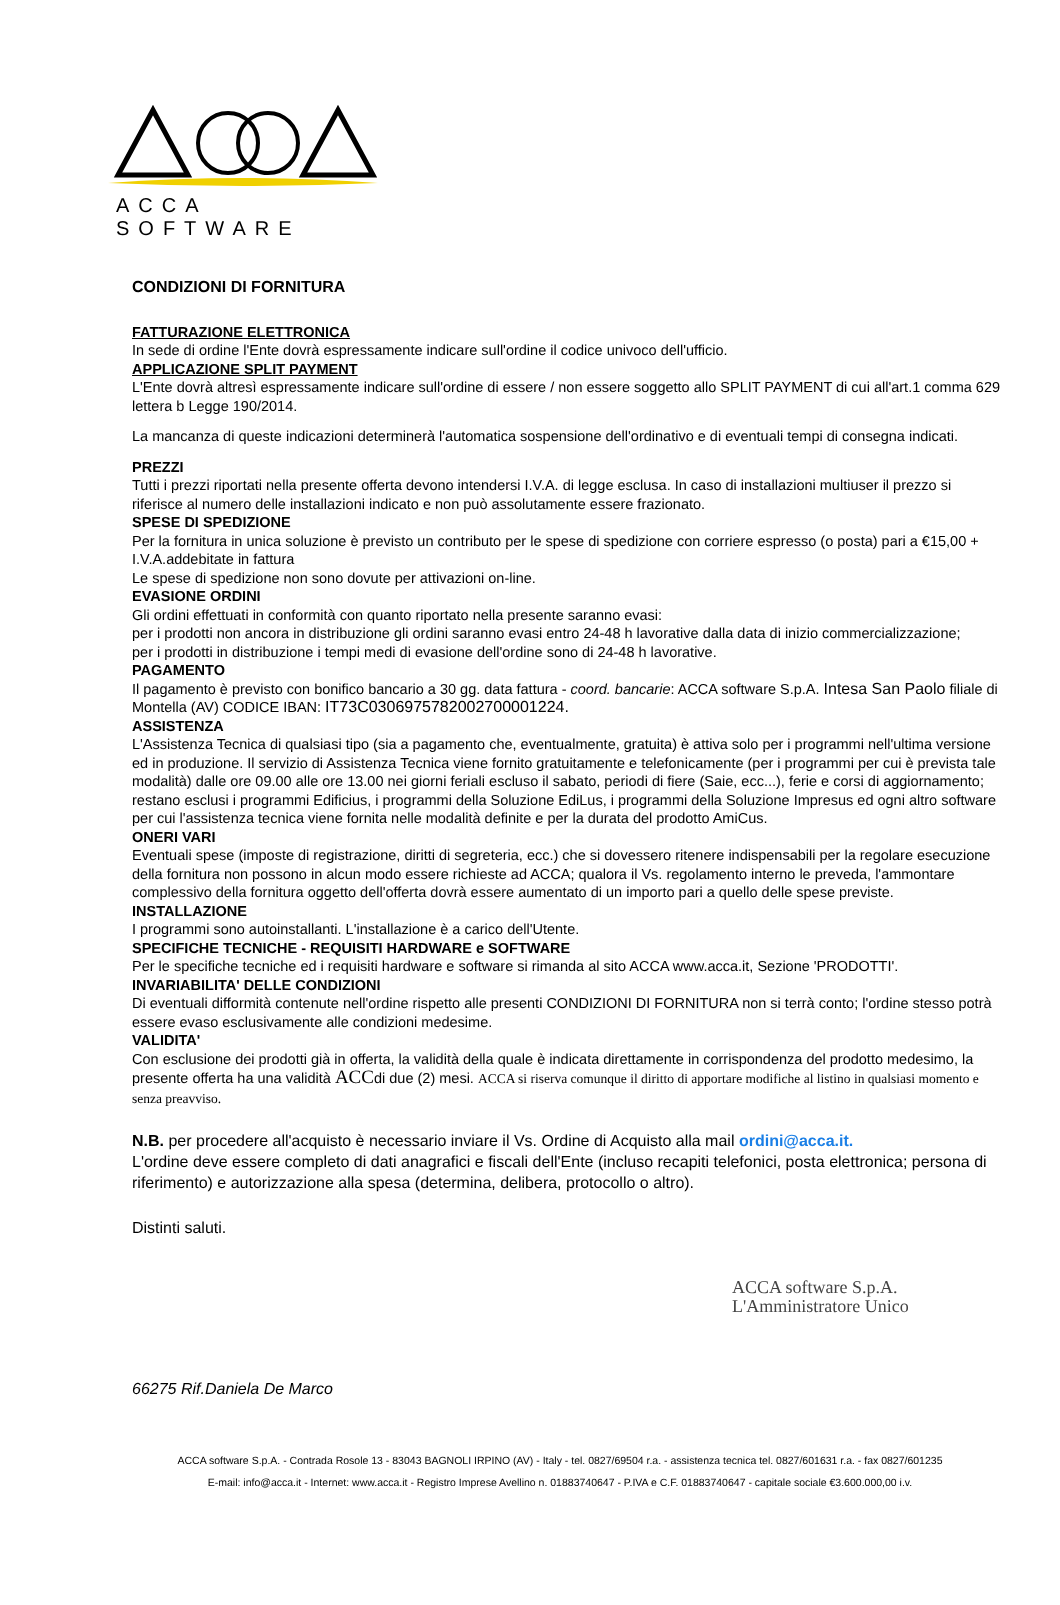ACCA SOFTWARE
CONDIZIONI DI FORNITURA
FATTURAZIONE ELETTRONICA
In sede di ordine l'Ente dovrà espressamente indicare sull'ordine il codice univoco dell'ufficio.
APPLICAZIONE SPLIT PAYMENT
L'Ente dovrà altresì espressamente indicare sull'ordine di essere / non essere soggetto allo SPLIT PAYMENT di cui all'art.1 comma 629 lettera b Legge 190/2014.
La mancanza di queste indicazioni determinerà l'automatica sospensione dell'ordinativo e di eventuali tempi di consegna indicati.
PREZZI
Tutti i prezzi riportati nella presente offerta devono intendersi I.V.A. di legge esclusa. In caso di installazioni multiuser il prezzo si riferisce al numero delle installazioni indicato e non può assolutamente essere frazionato.
SPESE DI SPEDIZIONE
Per la fornitura in unica soluzione è previsto un contributo per le spese di spedizione con corriere espresso (o posta) pari a €15,00 + I.V.A.addebitate in fattura
Le spese di spedizione non sono dovute per attivazioni on-line.
EVASIONE ORDINI
Gli ordini effettuati in conformità con quanto riportato nella presente saranno evasi:
per i prodotti non ancora in distribuzione gli ordini saranno evasi entro 24-48 h lavorative dalla data di inizio commercializzazione;
per i prodotti in distribuzione i tempi medi di evasione dell'ordine sono di 24-48 h lavorative.
PAGAMENTO
Il pagamento è previsto con bonifico bancario a 30 gg. data fattura - coord. bancarie: ACCA software S.p.A. Intesa San Paolo filiale di Montella (AV) CODICE IBAN: IT73C0306975782002700001224.
ASSISTENZA
L'Assistenza Tecnica di qualsiasi tipo (sia a pagamento che, eventualmente, gratuita) è attiva solo per i programmi nell'ultima versione ed in produzione. Il servizio di Assistenza Tecnica viene fornito gratuitamente e telefonicamente (per i programmi per cui è prevista tale modalità) dalle ore 09.00 alle ore 13.00 nei giorni feriali escluso il sabato, periodi di fiere (Saie, ecc...), ferie e corsi di aggiornamento; restano esclusi i programmi Edificius, i programmi della Soluzione EdiLus, i programmi della Soluzione Impresus ed ogni altro software per cui l'assistenza tecnica viene fornita nelle modalità definite e per la durata del prodotto AmiCus.
ONERI VARI
Eventuali spese (imposte di registrazione, diritti di segreteria, ecc.) che si dovessero ritenere indispensabili per la regolare esecuzione della fornitura non possono in alcun modo essere richieste ad ACCA; qualora il Vs. regolamento interno le preveda, l'ammontare complessivo della fornitura oggetto dell'offerta dovrà essere aumentato di un importo pari a quello delle spese previste.
INSTALLAZIONE
I programmi sono autoinstallanti. L'installazione è a carico dell'Utente.
SPECIFICHE TECNICHE - REQUISITI HARDWARE e SOFTWARE
Per le specifiche tecniche ed i requisiti hardware e software si rimanda al sito ACCA www.acca.it, Sezione 'PRODOTTI'.
INVARIABILITA' DELLE CONDIZIONI
Di eventuali difformità contenute nell'ordine rispetto alle presenti CONDIZIONI DI FORNITURA non si terrà conto; l'ordine stesso potrà essere evaso esclusivamente alle condizioni medesime.
VALIDITA'
Con esclusione dei prodotti già in offerta, la validità della quale è indicata direttamente in corrispondenza del prodotto medesimo, la presente offerta ha una validità ACCdi due (2) mesi. ACCA si riserva comunque il diritto di apportare modifiche al listino in qualsiasi momento e senza preavviso.
N.B. per procedere all'acquisto è necessario inviare il Vs. Ordine di Acquisto alla mail ordini@acca.it.
L'ordine deve essere completo di dati anagrafici e fiscali dell'Ente (incluso recapiti telefonici, posta elettronica; persona di riferimento) e autorizzazione alla spesa (determina, delibera, protocollo o altro).
Distinti saluti.
ACCA software S.p.A.
L'Amministratore Unico
66275 Rif.Daniela De Marco
ACCA software S.p.A. - Contrada Rosole 13 - 83043 BAGNOLI IRPINO (AV) - Italy - tel. 0827/69504 r.a. - assistenza tecnica tel. 0827/601631 r.a. - fax 0827/601235
E-mail: info@acca.it - Internet: www.acca.it - Registro Imprese Avellino n. 01883740647 - P.IVA e C.F. 01883740647 - capitale sociale €3.600.000,00 i.v.